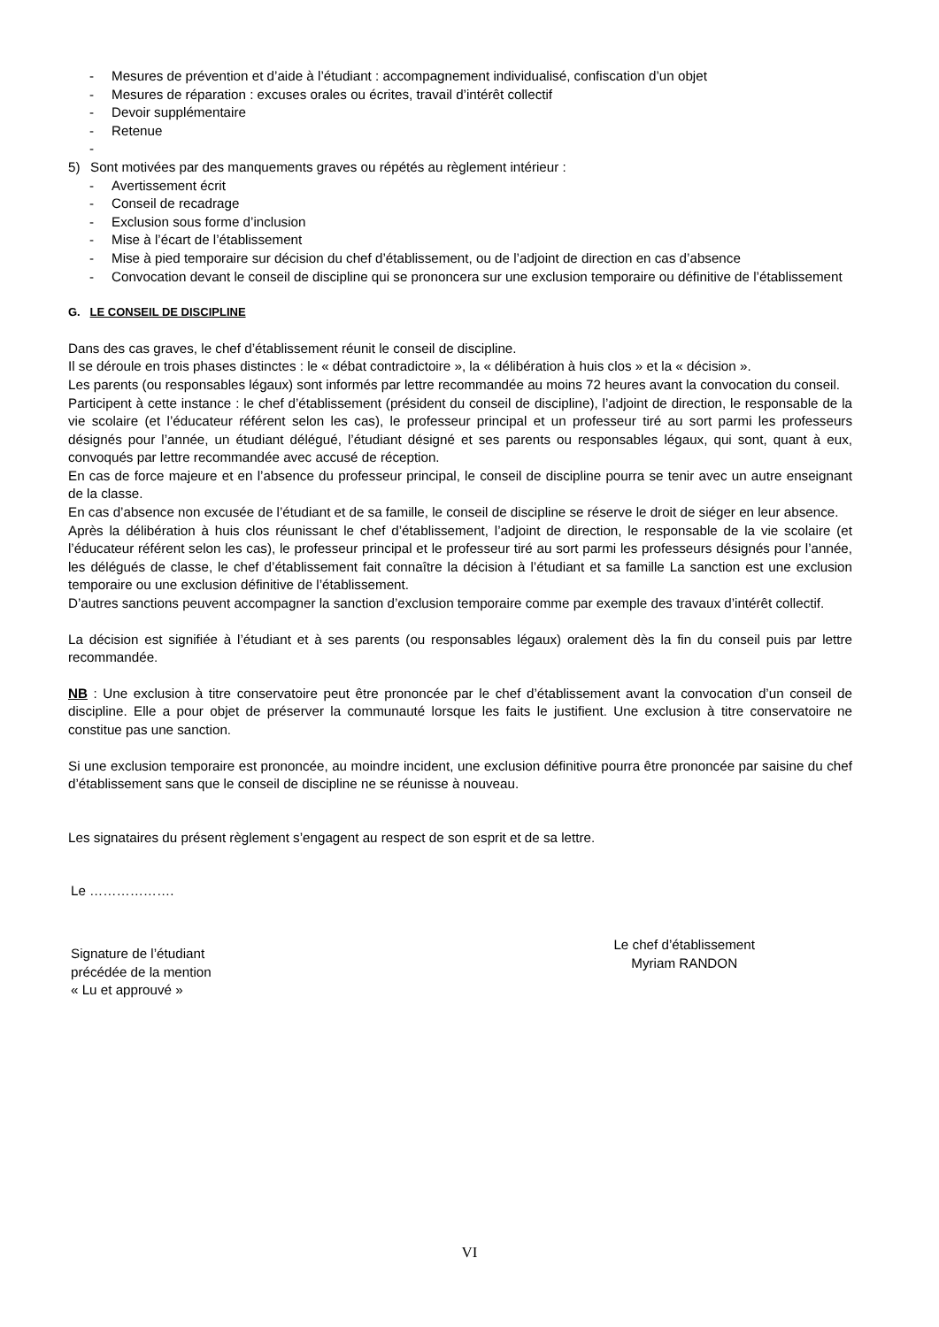- Mesures de prévention et d’aide à l’étudiant : accompagnement individualisé, confiscation d’un objet
- Mesures de réparation : excuses orales ou écrites, travail d’intérêt collectif
- Devoir supplémentaire
- Retenue
-
5) Sont motivées par des manquements graves ou répétés au règlement intérieur :
- Avertissement écrit
- Conseil de recadrage
- Exclusion sous forme d’inclusion
- Mise à l’écart de l’établissement
- Mise à pied temporaire sur décision du chef d’établissement, ou de l’adjoint de direction en cas d’absence
- Convocation devant le conseil de discipline qui se prononcera sur une exclusion temporaire ou définitive de l’établissement
G. LE CONSEIL DE DISCIPLINE
Dans des cas graves, le chef d’établissement réunit le conseil de discipline.
Il se déroule en trois phases distinctes : le « débat contradictoire », la « délibération à huis clos » et la « décision ».
Les parents (ou responsables légaux) sont informés par lettre recommandée au moins 72 heures avant la convocation du conseil.
Participent à cette instance : le chef d’établissement (président du conseil de discipline), l’adjoint de direction, le responsable de la vie scolaire (et l’éducateur référent selon les cas), le professeur principal et un professeur tiré au sort parmi les professeurs désignés pour l’année, un étudiant délégué, l’étudiant désigné et ses parents ou responsables légaux, qui sont, quant à eux, convoqués par lettre recommandée avec accusé de réception.
En cas de force majeure et en l’absence du professeur principal, le conseil de discipline pourra se tenir avec un autre enseignant de la classe.
En cas d’absence non excusée de l’étudiant et de sa famille, le conseil de discipline se réserve le droit de siéger en leur absence.
Après la délibération à huis clos réunissant le chef d’établissement, l’adjoint de direction, le responsable de la vie scolaire (et l’éducateur référent selon les cas), le professeur principal et le professeur tiré au sort parmi les professeurs désignés pour l’année, les délégués de classe, le chef d’établissement fait connaître la décision à l’étudiant et sa famille La sanction est une exclusion temporaire ou une exclusion définitive de l’établissement.
D’autres sanctions peuvent accompagner la sanction d’exclusion temporaire comme par exemple des travaux d’intérêt collectif.
La décision est signifiée à l’étudiant et à ses parents (ou responsables légaux) oralement dès la fin du conseil puis par lettre recommandée.
NB : Une exclusion à titre conservatoire peut être prononcée par le chef d’établissement avant la convocation d’un conseil de discipline. Elle a pour objet de préserver la communauté lorsque les faits le justifient. Une exclusion à titre conservatoire ne constitue pas une sanction.
Si une exclusion temporaire est prononcée, au moindre incident, une exclusion définitive pourra être prononcée par saisine du chef d’établissement sans que le conseil de discipline ne se réunisse à nouveau.
Les signataires du présent règlement s’engagent au respect de son esprit et de sa lettre.
Le ……………….
Signature de l’étudiant
précédée de la mention
« Lu et approuvé »
Le chef d’établissement
Myriam RANDON
VI